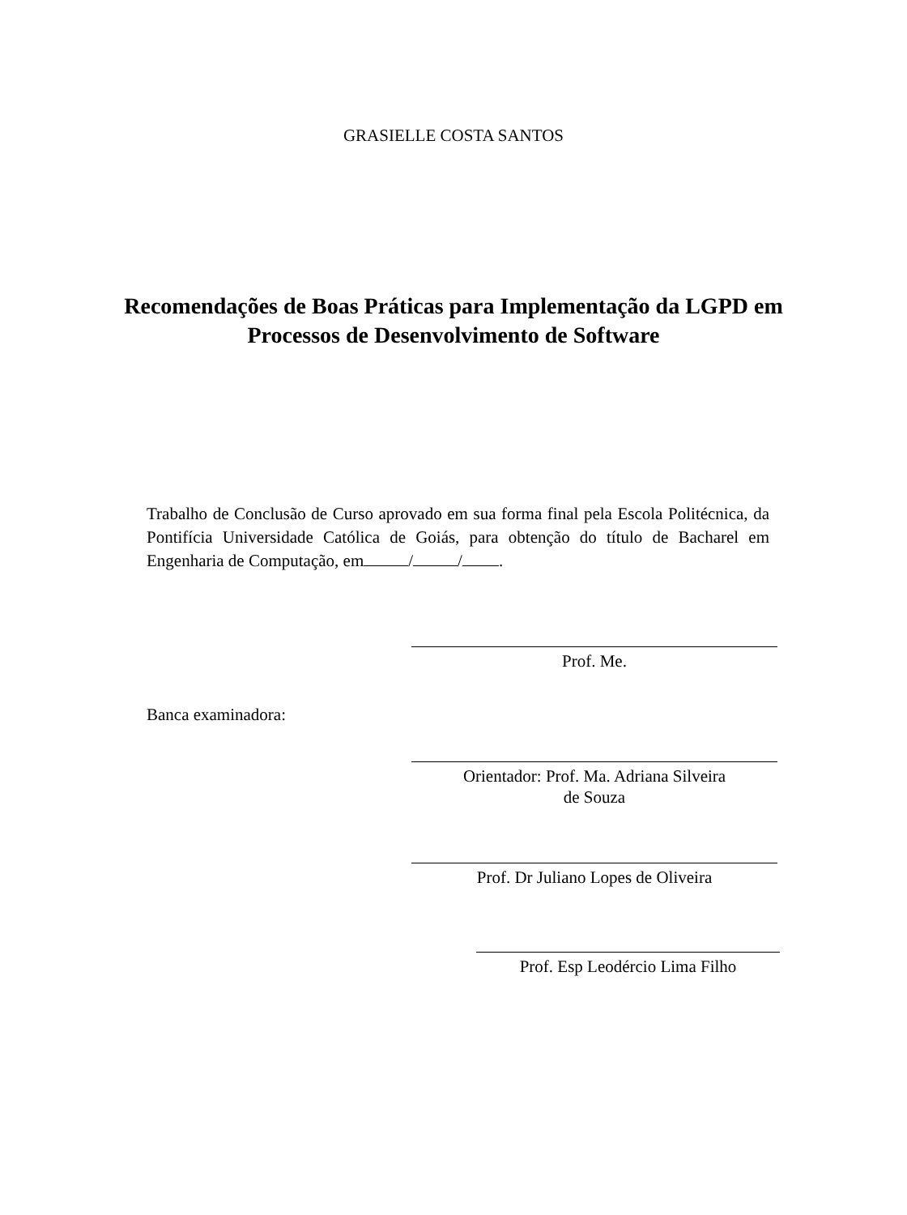GRASIELLE COSTA SANTOS
Recomendações de Boas Práticas para Implementação da LGPD em Processos de Desenvolvimento de Software
Trabalho de Conclusão de Curso aprovado em sua forma final pela Escola Politécnica, da Pontifícia Universidade Católica de Goiás, para obtenção do título de Bacharel em Engenharia de Computação, em / / .
Prof. Me.
Banca examinadora:
Orientador: Prof. Ma. Adriana Silveira
de Souza
Prof. Dr Juliano Lopes de Oliveira
Prof. Esp Leodércio Lima Filho